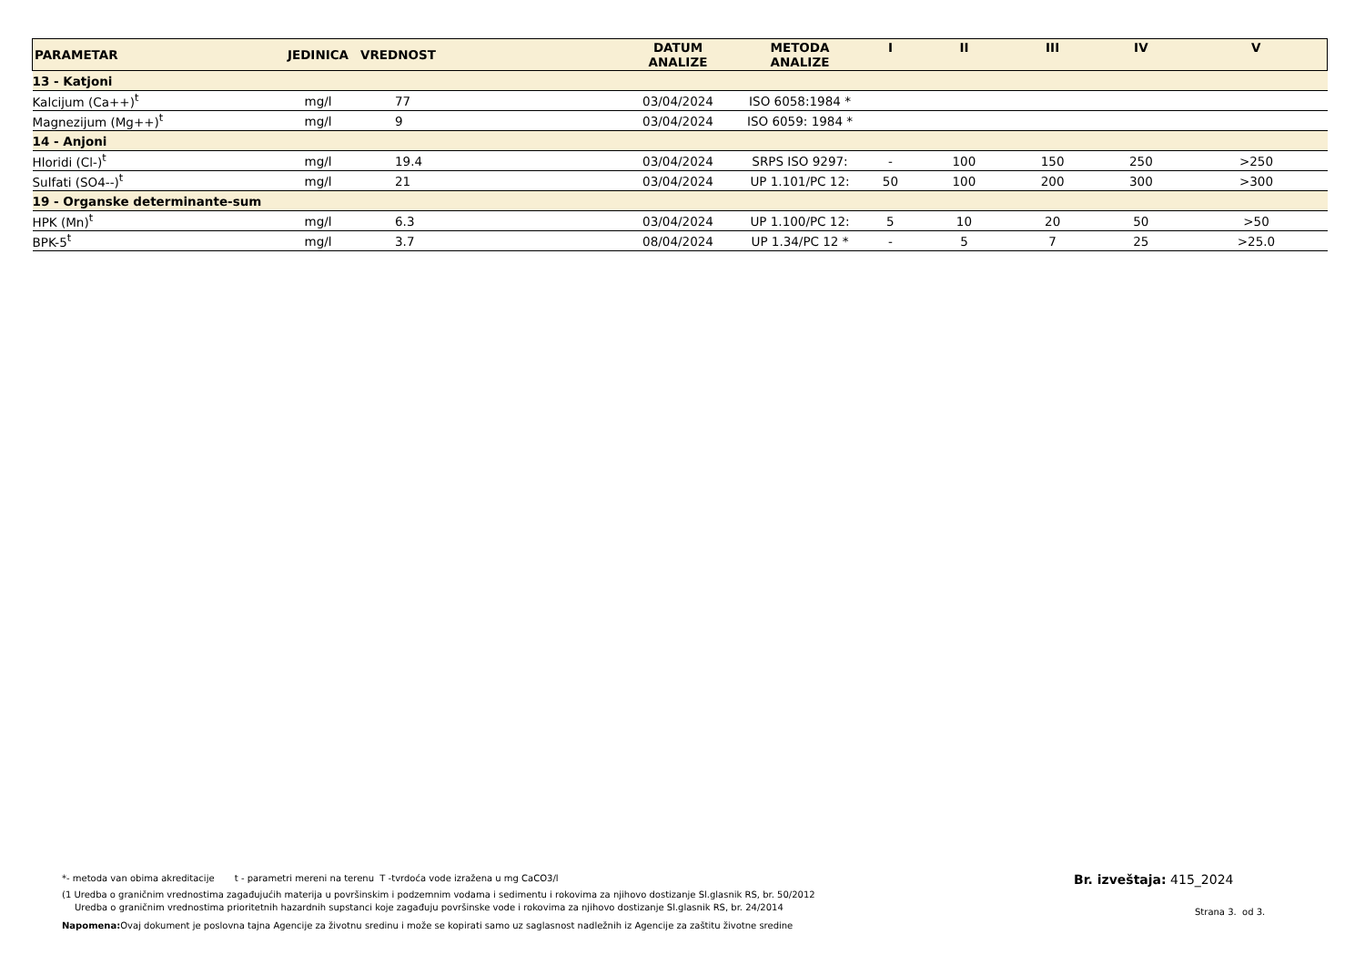| PARAMETAR | JEDINICA | VREDNOST | DATUM ANALIZE | METODA ANALIZE | I | II | III | IV | V |
| --- | --- | --- | --- | --- | --- | --- | --- | --- | --- |
| 13 - Katjoni | | | | | | | | | |
| Kalcijum (Ca++)<sup>t</sup> | mg/l | 77 | 03/04/2024 | ISO 6058:1984 * | | | | | |
| Magnezijum (Mg++)<sup>t</sup> | mg/l | 9 | 03/04/2024 | ISO 6059: 1984 * | | | | | |
| 14 - Anjoni | | | | | | | | | |
| Hloridi (Cl-)<sup>t</sup> | mg/l | 19.4 | 03/04/2024 | SRPS ISO 9297: | - | 100 | 150 | 250 | >250 |
| Sulfati (SO4--)<sup>t</sup> | mg/l | 21 | 03/04/2024 | UP 1.101/PC 12: | 50 | 100 | 200 | 300 | >300 |
| 19 - Organske determinante-sum | | | | | | | | | |
| HPK (Mn)<sup>t</sup> | mg/l | 6.3 | 03/04/2024 | UP 1.100/PC 12: | 5 | 10 | 20 | 50 | >50 |
| BPK-5<sup>t</sup> | mg/l | 3.7 | 08/04/2024 | UP 1.34/PC 12 * | - | 5 | 7 | 25 | >25.0 |
*- metoda van obima akreditacije t - parametri mereni na terenu T -tvrdoća vode izražena u mg CaCO3/l
(1 Uredba o graničnim vrednostima zagađujućih materija u površinskim i podzemnim vodama i sedimentu i rokovima za njihovo dostizanje Sl.glasnik RS, br. 50/2012
Uredba o graničnim vrednostima prioritetnih hazardnih supstanci koje zagađuju površinske vode i rokovima za njihovo dostizanje Sl.glasnik RS, br. 24/2014
Napomena: Ovaj dokument je poslovna tajna Agencije za životnu sredinu i može se kopirati samo uz saglasnost nadležnih iz Agencije za zaštitu životne sredine
Br. izveštaja: 415_2024
Strana 3. od 3.